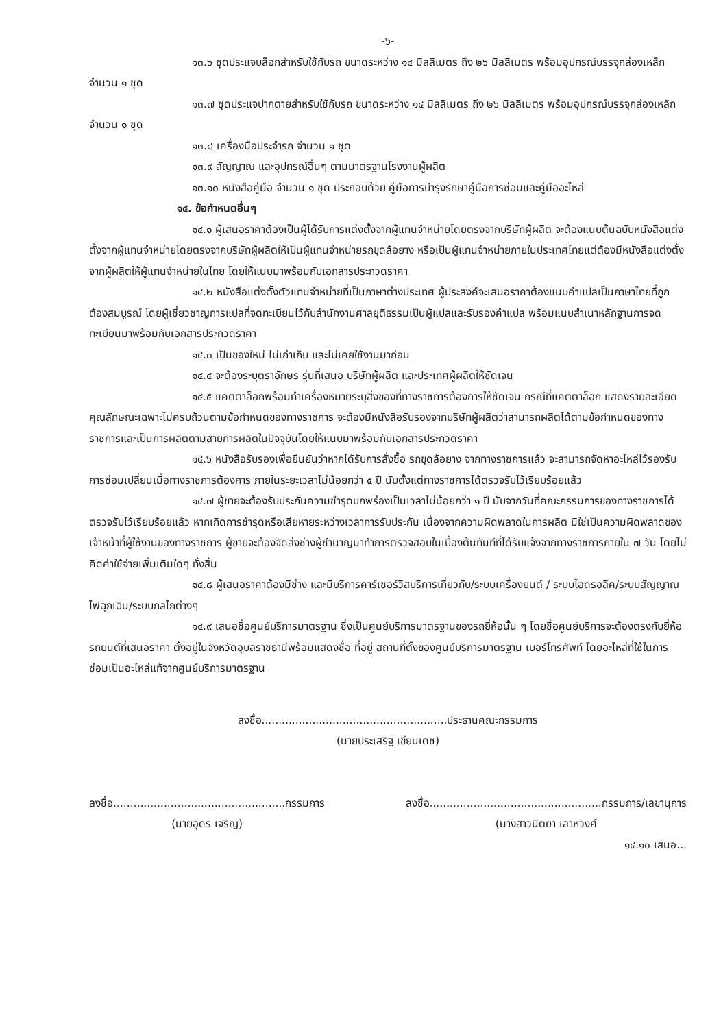-๖-
๑๓.๖ ชุดประแจบล็อกสำหรับใช้กับรถ ขนาดระหว่าง ๑๔ มิลลิเมตร ถึง ๒๖ มิลลิเมตร พร้อมอุปกรณ์บรรจุกล่องเหล็ก จำนวน ๑ ชุด
๑๓.๗ ชุดประแจปากตายสำหรับใช้กับรถ ขนาดระหว่าง ๑๔ มิลลิเมตร ถึง ๒๖ มิลลิเมตร พร้อมอุปกรณ์บรรจุกล่องเหล็ก จำนวน ๑ ชุด
๑๓.๘ เครื่องมือประจำรถ จำนวน ๑ ชุด
๑๓.๙ สัญญาณ และอุปกรณ์อื่นๆ ตามมาตรฐานโรงงานผู้ผลิต
๑๓.๑๐ หนังสือคู่มือ จำนวน ๑ ชุด ประกอบด้วย คู่มือการบำรุงรักษาคู่มือการซ่อมและคู่มืออะไหล่
๑๔. ข้อกำหนดอื่นๆ
๑๔.๑ ผู้เสนอราคาต้องเป็นผู้ได้รับการแต่งตั้งจากผู้แทนจำหน่ายโดยตรงจากบริษัทผู้ผลิต จะต้องแนบต้นฉบับหนังสือแต่งตั้งจากผู้แทนจำหน่ายโดยตรงจากบริษัทผู้ผลิตให้เป็นผู้แทนจำหน่ายรถขุดล้อยาง หรือเป็นผู้แทนจำหน่ายภายในประเทศไทยแต่ต้องมีหนังสือแต่งตั้งจากผู้ผลิตให้ผู้แทนจำหน่ายในไทย โดยให้แนบมาพร้อมกับเอกสารประกวดราคา
๑๔.๒ หนังสือแต่งตั้งตัวแทนจำหน่ายที่เป็นภาษาต่างประเทศ ผู้ประสงค์จะเสนอราคาต้องแนบคำแปลเป็นภาษาไทยที่ถูกต้องสมบูรณ์ โดยผู้เชี่ยวชาญการแปลที่จดทะเบียนไว้กับสำนักงานศาลยุติธรรมเป็นผู้แปลและรับรองคำแปล พร้อมแนบสำเนาหลักฐานการจดทะเบียนมาพร้อมกับเอกสารประกวดราคา
๑๔.๓ เป็นของใหม่ ไม่เก่าเก็บ และไม่เคยใช้งานมาก่อน
๑๔.๔ จะต้องระบุตราอักษร รุ่นที่เสนอ บริษัทผู้ผลิต และประเทศผู้ผลิตให้ชัดเจน
๑๔.๕ แคตตาล็อกพร้อมทำเครื่องหมายระบุสิ่งของที่ทางราชการต้องการให้ชัดเจน กรณีที่แคตตาล็อก แสดงรายละเอียดคุณลักษณะเฉพาะไม่ครบถ้วนตามข้อกำหนดของทางราชการ จะต้องมีหนังสือรับรองจากบริษัทผู้ผลิตว่าสามารถผลิตได้ตามข้อกำหนดของทางราชการและเป็นการผลิตตามสายการผลิตในปัจจุบันโดยให้แนบมาพร้อมกับเอกสารประกวดราคา
๑๔.๖ หนังสือรับรองเพื่อยืนยันว่าหากได้รับการสั่งซื้อ รถขุดล้อยาง จากทางราชการแล้ว จะสามารถจัดหาอะไหล่ไว้รองรับการซ่อมเปลี่ยนเมื่อทางราชการต้องการ ภายในระยะเวลาไม่น้อยกว่า ๕ ปี นับตั้งแต่ทางราชการได้ตรวจรับไว้เรียบร้อยแล้ว
๑๔.๗ ผู้ขายจะต้องรับประกันความชำรุดบกพร่องเป็นเวลาไม่น้อยกว่า ๑ ปี นับจากวันที่คณะกรรมการของทางราชการได้ตรวจรับไว้เรียบร้อยแล้ว หากเกิดการชำรุดหรือเสียหายระหว่างเวลาการรับประกัน เนื่องจากความผิดพลาดในการผลิต มิใช่เป็นความผิดพลาดของเจ้าหน้าที่ผู้ใช้งานของทางราชการ ผู้ขายจะต้องจัดส่งช่างผู้ชำนาญมาทำการตรวจสอบในเบื้องต้นทันทีที่ได้รับแจ้งจากทางราชการภายใน ๗ วัน โดยไม่คิดค่าใช้จ่ายเพิ่มเติมใดๆ ทั้งสิ้น
๑๔.๘ ผู้เสนอราคาต้องมีช่าง และมีบริการคาร์เซอร์วิสบริการเกี่ยวกับ/ระบบเครื่องยนต์ / ระบบไฮดรอลิค/ระบบสัญญาณไฟฉุกเฉิน/ระบบกลไกต่างๆ
๑๔.๙ เสนอชื่อศูนย์บริการมาตรฐาน ซึ่งเป็นศูนย์บริการมาตรฐานของรถยี่ห้อนั้น ๆ โดยชื่อศูนย์บริการจะต้องตรงกับยี่ห้อรถยนต์ที่เสนอราคา ตั้งอยู่ในจังหวัดอุบลราชธานีพร้อมแสดงชื่อ ที่อยู่ สถานที่ตั้งของศูนย์บริการมาตรฐาน เบอร์โทรศัพท์ โดยอะไหล่ที่ใช้ในการซ่อมเป็นอะไหล่แท้จากศูนย์บริการมาตรฐาน
ลงชื่อ.......................................................ประธานคณะกรรมการ
(นายประเสริฐ เขียนเดช)
ลงชื่อ...................................................กรรมการ
(นายอุดร เจริญ)
ลงชื่อ...................................................กรรมการ/เลขานุการ
(นางสาวนิตยา เลาหวงศ์
๑๔.๑๐ เสนอ...